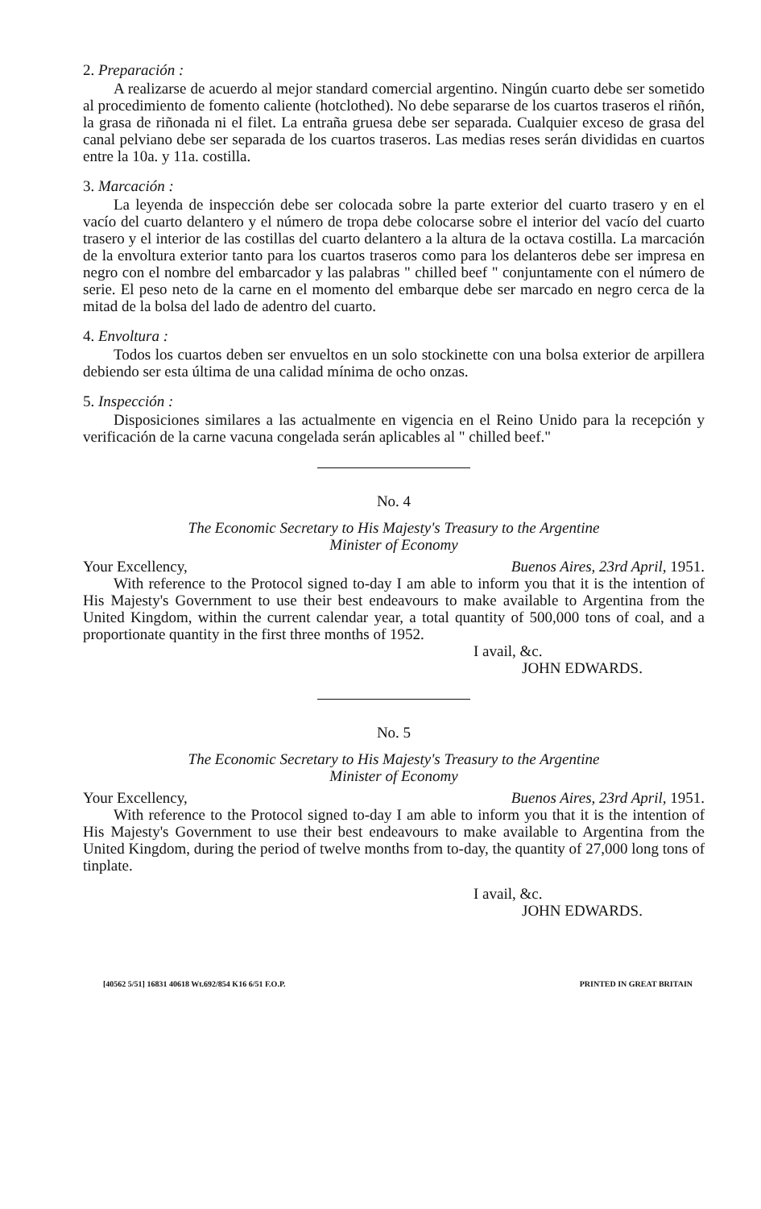2. Preparación :
A realizarse de acuerdo al mejor standard comercial argentino. Ningún cuarto debe ser sometido al procedimiento de fomento caliente (hotclothed). No debe separarse de los cuartos traseros el riñón, la grasa de riñonada ni el filet. La entraña gruesa debe ser separada. Cualquier exceso de grasa del canal pelviano debe ser separada de los cuartos traseros. Las medias reses serán divididas en cuartos entre la 10a. y 11a. costilla.
3. Marcación :
La leyenda de inspección debe ser colocada sobre la parte exterior del cuarto trasero y en el vacío del cuarto delantero y el número de tropa debe colocarse sobre el interior del vacío del cuarto trasero y el interior de las costillas del cuarto delantero a la altura de la octava costilla. La marcación de la envoltura exterior tanto para los cuartos traseros como para los delanteros debe ser impresa en negro con el nombre del embarcador y las palabras " chilled beef " conjuntamente con el número de serie. El peso neto de la carne en el momento del embarque debe ser marcado en negro cerca de la mitad de la bolsa del lado de adentro del cuarto.
4. Envoltura :
Todos los cuartos deben ser envueltos en un solo stockinette con una bolsa exterior de arpillera debiendo ser esta última de una calidad mínima de ocho onzas.
5. Inspección :
Disposiciones similares a las actualmente en vigencia en el Reino Unido para la recepción y verificación de la carne vacuna congelada serán aplicables al " chilled beef."
No. 4
The Economic Secretary to His Majesty's Treasury to the Argentine
Minister of Economy
Your Excellency, Buenos Aires, 23rd April, 1951.
With reference to the Protocol signed to-day I am able to inform you that it is the intention of His Majesty's Government to use their best endeavours to make available to Argentina from the United Kingdom, within the current calendar year, a total quantity of 500,000 tons of coal, and a proportionate quantity in the first three months of 1952.
I avail, &c.
JOHN EDWARDS.
No. 5
The Economic Secretary to His Majesty's Treasury to the Argentine
Minister of Economy
Your Excellency, Buenos Aires, 23rd April, 1951.
With reference to the Protocol signed to-day I am able to inform you that it is the intention of His Majesty's Government to use their best endeavours to make available to Argentina from the United Kingdom, during the period of twelve months from to-day, the quantity of 27,000 long tons of tinplate.
I avail, &c.
JOHN EDWARDS.
[40562 5/51] 16831 40618 Wt.692/854 K16 6/51 F.O.P. PRINTED IN GREAT BRITAIN